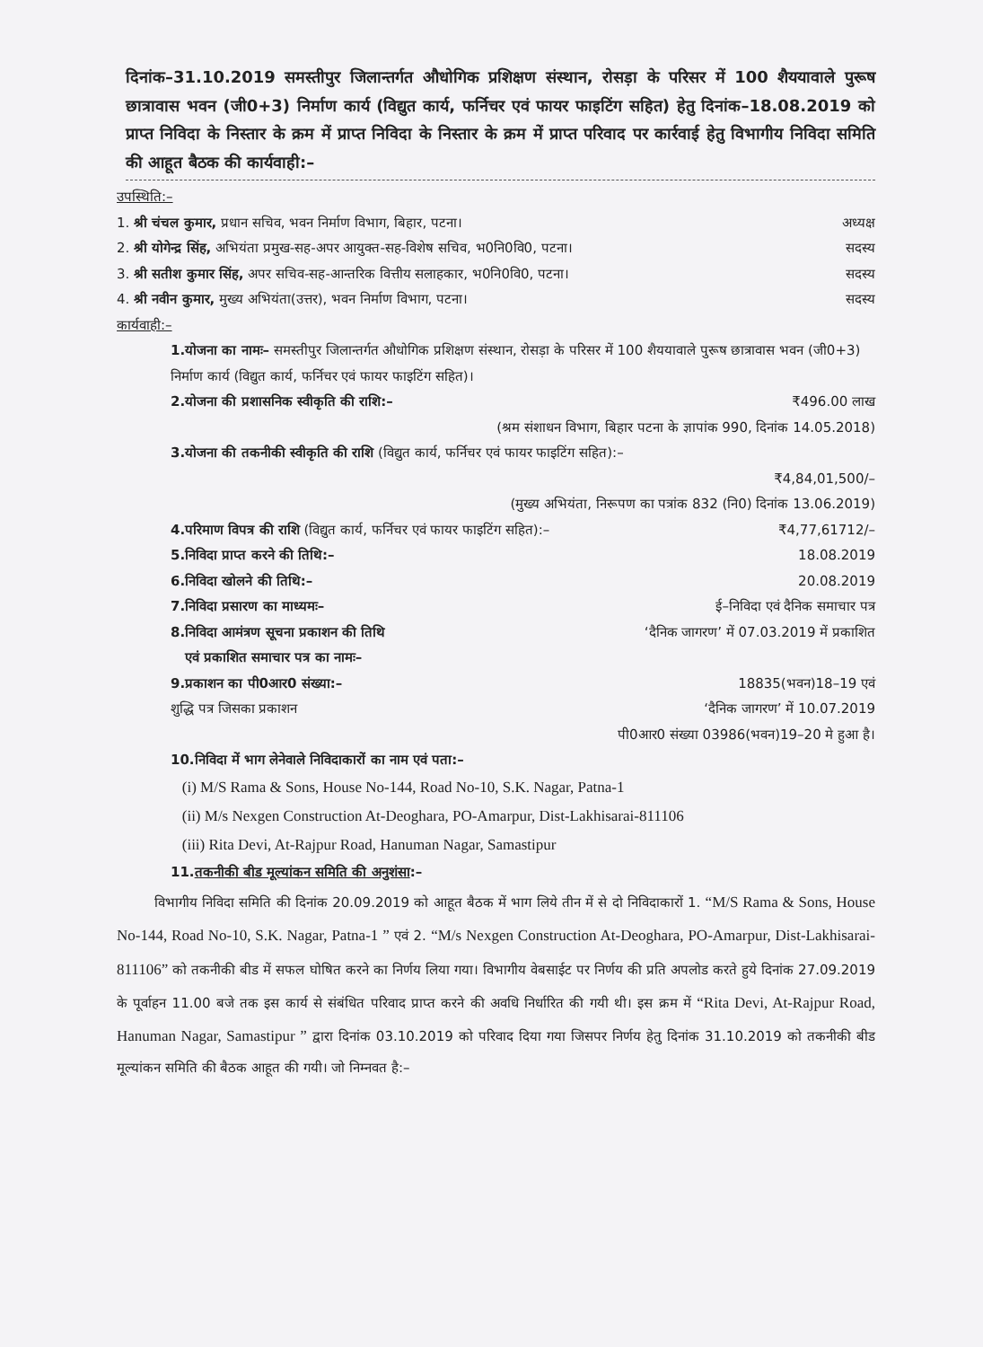दिनांक–31.10.2019 समस्तीपुर जिलान्तर्गत औधोगिक प्रशिक्षण संस्थान, रोसड़ा के परिसर में 100 शैययावाले पुरूष छात्रावास भवन (जी0+3) निर्माण कार्य (विद्युत कार्य, फर्निचर एवं फायर फाइटिंग सहित) हेतु दिनांक–18.08.2019 को प्राप्त निविदा के निस्तार के क्रम में प्राप्त निविदा के निस्तार के क्रम में प्राप्त परिवाद पर कार्रवाई हेतु विभागीय निविदा समिति की आहूत बैठक की कार्यवाही:–
उपस्थिति:–
1. श्री चंचल कुमार, प्रधान सचिव, भवन निर्माण विभाग, बिहार, पटना। अध्यक्ष
2. श्री योगेन्द्र सिंह, अभियंता प्रमुख-सह-अपर आयुक्त-सह-विशेष सचिव, भ0नि0वि0, पटना। सदस्य
3. श्री सतीश कुमार सिंह, अपर सचिव-सह-आन्तरिक वित्तीय सलाहकार, भ0नि0वि0, पटना। सदस्य
4. श्री नवीन कुमार, मुख्य अभियंता(उत्तर), भवन निर्माण विभाग, पटना। सदस्य
कार्यवाही:–
1.योजना का नामः– समस्तीपुर जिलान्तर्गत औधोगिक प्रशिक्षण संस्थान, रोसड़ा के परिसर में 100 शैययावाले पुरूष छात्रावास भवन (जी0+3) निर्माण कार्य (विद्युत कार्य, फर्निचर एवं फायर फाइटिंग सहित)।
2.योजना की प्रशासनिक स्वीकृति की राशि:– ₹496.00 लाख
(श्रम संशाधन विभाग, बिहार पटना के ज्ञापांक 990, दिनांक 14.05.2018)
3.योजना की तकनीकी स्वीकृति की राशि (विद्युत कार्य, फर्निचर एवं फायर फाइटिंग सहित):–
₹4,84,01,500/–
(मुख्य अभियंता, निरूपण का पत्रांक 832 (नि0) दिनांक 13.06.2019)
4.परिमाण विपत्र की राशि (विद्युत कार्य, फर्निचर एवं फायर फाइटिंग सहित):– ₹4,77,61712/–
5.निविदा प्राप्त करने की तिथि:– 18.08.2019
6.निविदा खोलने की तिथि:– 20.08.2019
7.निविदा प्रसारण का माध्यमः– ई–निविदा एवं दैनिक समाचार पत्र
8.निविदा आमंत्रण सूचना प्रकाशन की तिथि
एवं प्रकाशित समाचार पत्र का नामः– ‘दैनिक जागरण’ में 07.03.2019 में प्रकाशित
9.प्रकाशन का पी0आर0 संख्या:– 18835(भवन)18–19 एवं
शुद्धि पत्र जिसका प्रकाशन ‘दैनिक जागरण’ में 10.07.2019
पी0आर0 संख्या 03986(भवन)19–20 मे हुआ है।
10.निविदा में भाग लेनेवाले निविदाकारों का नाम एवं पता:–
(i) M/S Rama & Sons, House No-144, Road No-10, S.K. Nagar, Patna-1
(ii) M/s Nexgen Construction At-Deoghara, PO-Amarpur, Dist-Lakhisarai-811106
(iii) Rita Devi, At-Rajpur Road, Hanuman Nagar, Samastipur
11.तकनीकी बीड मूल्यांकन समिति की अनुशंसा:–
विभागीय निविदा समिति की दिनांक 20.09.2019 को आहूत बैठक में भाग लिये तीन में से दो निविदाकारों 1. “M/S Rama & Sons, House No-144, Road No-10, S.K. Nagar, Patna-1 ” एवं 2. “M/s Nexgen Construction At-Deoghara, PO-Amarpur, Dist-Lakhisarai-811106” को तकनीकी बीड में सफल घोषित करने का निर्णय लिया गया। विभागीय वेबसाईट पर निर्णय की प्रति अपलोड करते हुये दिनांक 27.09.2019 के पूर्वाहन 11.00 बजे तक इस कार्य से संबंधित परिवाद प्राप्त करने की अवधि निर्धारित की गयी थी। इस क्रम में “Rita Devi, At-Rajpur Road, Hanuman Nagar, Samastipur ” द्वारा दिनांक 03.10.2019 को परिवाद दिया गया जिसपर निर्णय हेतु दिनांक 31.10.2019 को तकनीकी बीड मूल्यांकन समिति की बैठक आहूत की गयी। जो निम्नवत है:–